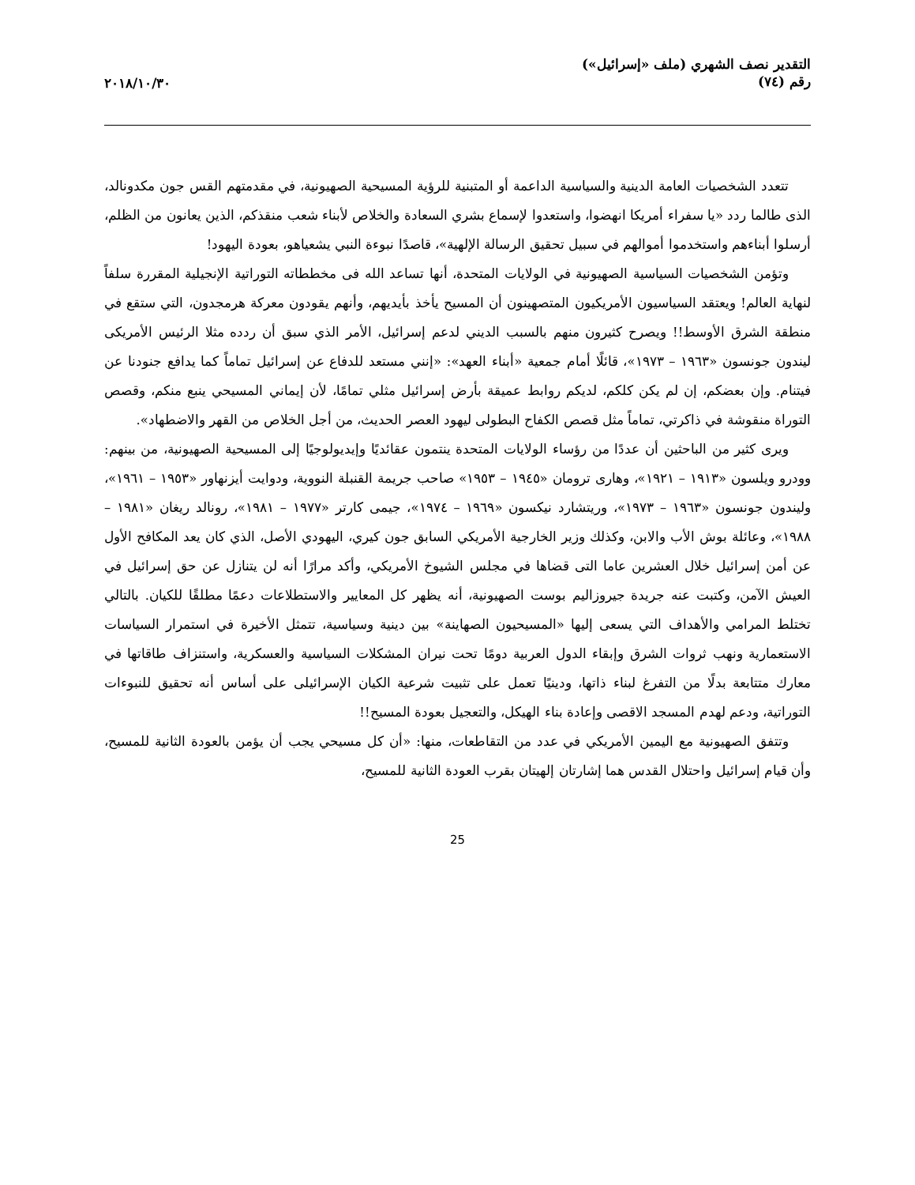التقدير نصف الشهري (ملف «إسرائيل»)
رقم (٧٤)
٢٠١٨/١٠/٣٠
تتعدد الشخصيات العامة الدينية والسياسية الداعمة أو المتبنية للرؤية المسيحية الصهيونية، في مقدمتهم القس جون مكدونالد، الذى طالما ردد «يا سفراء أمريكا انهضوا، واستعدوا لإسماع بشري السعادة والخلاص لأبناء شعب منقذكم، الذين يعانون من الظلم، أرسلوا أبناءهم واستخدموا أموالهم في سبيل تحقيق الرسالة الإلهية»، قاصدًا نبوءة النبي يشعياهو، بعودة اليهود!
وتؤمن الشخصيات السياسية الصهيونية في الولايات المتحدة، أنها تساعد الله فى مخططاته التوراتية الإنجيلية المقررة سلفاً لنهاية العالم! ويعتقد السياسيون الأمريكيون المتصهينون أن المسيح يأخذ بأيديهم، وأنهم يقودون معركة هرمجدون، التي ستقع في منطقة الشرق الأوسط!! ويصرح كثيرون منهم بالسبب الديني لدعم إسرائيل، الأمر الذي سبق أن ردده مثلا الرئيس الأمريكى ليندون جونسون «١٩٦٣ – ١٩٧٣»، قائلًا أمام جمعية «أبناء العهد»: «إنني مستعد للدفاع عن إسرائيل تماماً كما يدافع جنودنا عن فيتنام. وإن بعضكم، إن لم يكن كلكم، لديكم روابط عميقة بأرض إسرائيل مثلي تمامًا، لأن إيماني المسيحي ينبع منكم، وقصص التوراة منقوشة في ذاكرتي، تماماً مثل قصص الكفاح البطولى ليهود العصر الحديث، من أجل الخلاص من القهر والاضطهاد».
ويرى كثير من الباحثين أن عددًا من رؤساء الولايات المتحدة ينتمون عقائديًا وإيديولوجيًا إلى المسيحية الصهيونية، من بينهم: وودرو ويلسون «١٩١٣ – ١٩٢١»، وهارى ترومان «١٩٤٥ – ١٩٥٣» صاحب جريمة القنبلة النووية، ودوايت أيزنهاور «١٩٥٣ – ١٩٦١»، وليندون جونسون «١٩٦٣ – ١٩٧٣»، وريتشارد نيكسون «١٩٦٩ – ١٩٧٤»، جيمى كارتر «١٩٧٧ – ١٩٨١»، رونالد ريغان «١٩٨١ – ١٩٨٨»، وعائلة بوش الأب والابن، وكذلك وزير الخارجية الأمريكي السابق جون كيري، اليهودي الأصل، الذي كان يعد المكافح الأول عن أمن إسرائيل خلال العشرين عاما التى قضاها في مجلس الشيوخ الأمريكي، وأكد مرارًا أنه لن يتنازل عن حق إسرائيل في العيش الآمن، وكتبت عنه جريدة جيروزاليم بوست الصهيونية، أنه يظهر كل المعايير والاستطلاعات دعمًا مطلقًا للكيان. بالتالي تختلط المرامي والأهداف التي يسعى إليها «المسيحيون الصهاينة» بين دينية وسياسية، تتمثل الأخيرة في استمرار السياسات الاستعمارية ونهب ثروات الشرق وإبقاء الدول العربية دومًا تحت نيران المشكلات السياسية والعسكرية، واستنزاف طاقاتها في معارك متتابعة بدلًا من التفرغ لبناء ذاتها، ودينيًا تعمل على تثبيت شرعية الكيان الإسرائيلى على أساس أنه تحقيق للنبوءات التوراتية، ودعم لهدم المسجد الاقصى وإعادة بناء الهيكل، والتعجيل بعودة المسيح!!
وتتفق الصهيونية مع اليمين الأمريكي في عدد من التقاطعات، منها: «أن كل مسيحي يجب أن يؤمن بالعودة الثانية للمسيح، وأن قيام إسرائيل واحتلال القدس هما إشارتان إلهيتان بقرب العودة الثانية للمسيح،
25